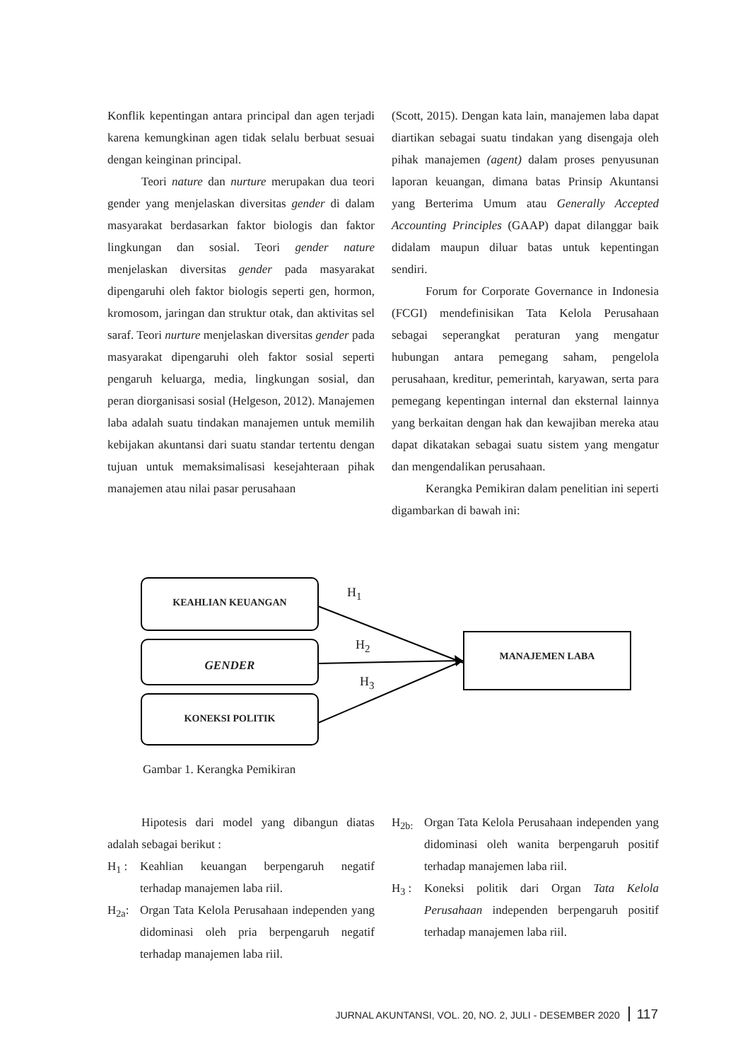Konflik kepentingan antara principal dan agen terjadi karena kemungkinan agen tidak selalu berbuat sesuai dengan keinginan principal.
Teori nature dan nurture merupakan dua teori gender yang menjelaskan diversitas gender di dalam masyarakat berdasarkan faktor biologis dan faktor lingkungan dan sosial. Teori gender nature menjelaskan diversitas gender pada masyarakat dipengaruhi oleh faktor biologis seperti gen, hormon, kromosom, jaringan dan struktur otak, dan aktivitas sel saraf. Teori nurture menjelaskan diversitas gender pada masyarakat dipengaruhi oleh faktor sosial seperti pengaruh keluarga, media, lingkungan sosial, dan peran diorganisasi sosial (Helgeson, 2012). Manajemen laba adalah suatu tindakan manajemen untuk memilih kebijakan akuntansi dari suatu standar tertentu dengan tujuan untuk memaksimalisasi kesejahteraan pihak manajemen atau nilai pasar perusahaan
(Scott, 2015). Dengan kata lain, manajemen laba dapat diartikan sebagai suatu tindakan yang disengaja oleh pihak manajemen (agent) dalam proses penyusunan laporan keuangan, dimana batas Prinsip Akuntansi yang Berterima Umum atau Generally Accepted Accounting Principles (GAAP) dapat dilanggar baik didalam maupun diluar batas untuk kepentingan sendiri.
Forum for Corporate Governance in Indonesia (FCGI) mendefinisikan Tata Kelola Perusahaan sebagai seperangkat peraturan yang mengatur hubungan antara pemegang saham, pengelola perusahaan, kreditur, pemerintah, karyawan, serta para pemegang kepentingan internal dan eksternal lainnya yang berkaitan dengan hak dan kewajiban mereka atau dapat dikatakan sebagai suatu sistem yang mengatur dan mengendalikan perusahaan.
Kerangka Pemikiran dalam penelitian ini seperti digambarkan di bawah ini:
KEAHLIAN KEUANGAN
GENDER
KONEKSI POLITIK
MANAJEMEN LABA
H<sub>1</sub>
H<sub>2</sub>
H<sub>3</sub>
Gambar 1. Kerangka Pemikiran
Hipotesis dari model yang dibangun diatas adalah sebagai berikut :
H<sub>1</sub> : Keahlian keuangan berpengaruh negatif terhadap manajemen laba riil.
H<sub>2a</sub>: Organ Tata Kelola Perusahaan independen yang didominasi oleh pria berpengaruh negatif terhadap manajemen laba riil.
H<sub>2b:</sub> Organ Tata Kelola Perusahaan independen yang didominasi oleh wanita berpengaruh positif terhadap manajemen laba riil.
H<sub>3</sub> : Koneksi politik dari Organ Tata Kelola Perusahaan independen berpengaruh positif terhadap manajemen laba riil.
JURNAL AKUNTANSI, VOL. 20, NO. 2, JULI - DESEMBER 2020 117